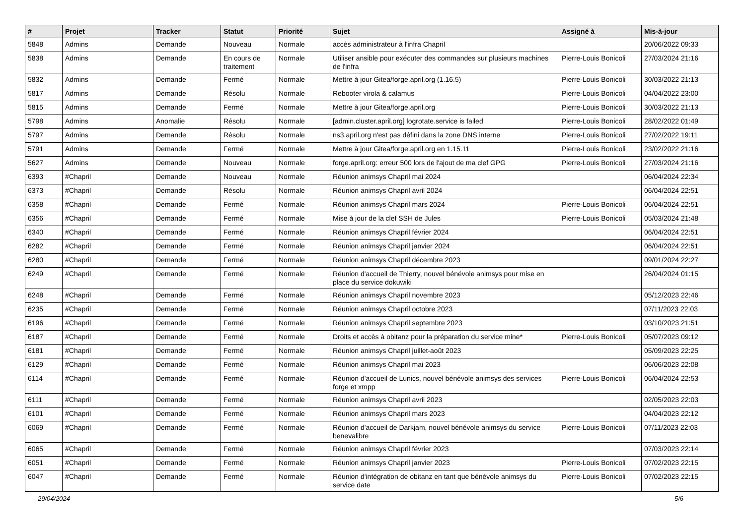| # | Projet | Tracker | Statut | Priorité | Sujet | Assigné à | Mis-à-jour |
| --- | --- | --- | --- | --- | --- | --- | --- |
| 5848 | Admins | Demande | Nouveau | Normale | accès administrateur à l'infra Chapril | | 20/06/2022 09:33 |
| 5838 | Admins | Demande | En cours de traitement | Normale | Utiliser ansible pour exécuter des commandes sur plusieurs machines de l'infra | Pierre-Louis Bonicoli | 27/03/2024 21:16 |
| 5832 | Admins | Demande | Fermé | Normale | Mettre à jour Gitea/forge.april.org (1.16.5) | Pierre-Louis Bonicoli | 30/03/2022 21:13 |
| 5817 | Admins | Demande | Résolu | Normale | Rebooter virola & calamus | Pierre-Louis Bonicoli | 04/04/2022 23:00 |
| 5815 | Admins | Demande | Fermé | Normale | Mettre à jour Gitea/forge.april.org | Pierre-Louis Bonicoli | 30/03/2022 21:13 |
| 5798 | Admins | Anomalie | Résolu | Normale | [admin.cluster.april.org] logrotate.service is failed | Pierre-Louis Bonicoli | 28/02/2022 01:49 |
| 5797 | Admins | Demande | Résolu | Normale | ns3.april.org n'est pas défini dans la zone DNS interne | Pierre-Louis Bonicoli | 27/02/2022 19:11 |
| 5791 | Admins | Demande | Fermé | Normale | Mettre à jour Gitea/forge.april.org en 1.15.11 | Pierre-Louis Bonicoli | 23/02/2022 21:16 |
| 5627 | Admins | Demande | Nouveau | Normale | forge.april.org: erreur 500 lors de l'ajout de ma clef GPG | Pierre-Louis Bonicoli | 27/03/2024 21:16 |
| 6393 | #Chapril | Demande | Nouveau | Normale | Réunion animsys Chapril mai 2024 | | 06/04/2024 22:34 |
| 6373 | #Chapril | Demande | Résolu | Normale | Réunion animsys Chapril avril 2024 | | 06/04/2024 22:51 |
| 6358 | #Chapril | Demande | Fermé | Normale | Réunion animsys Chapril mars 2024 | Pierre-Louis Bonicoli | 06/04/2024 22:51 |
| 6356 | #Chapril | Demande | Fermé | Normale | Mise à jour de la clef SSH de Jules | Pierre-Louis Bonicoli | 05/03/2024 21:48 |
| 6340 | #Chapril | Demande | Fermé | Normale | Réunion animsys Chapril février 2024 | | 06/04/2024 22:51 |
| 6282 | #Chapril | Demande | Fermé | Normale | Réunion animsys Chapril janvier 2024 | | 06/04/2024 22:51 |
| 6280 | #Chapril | Demande | Fermé | Normale | Réunion animsys Chapril décembre 2023 | | 09/01/2024 22:27 |
| 6249 | #Chapril | Demande | Fermé | Normale | Réunion d'accueil de Thierry, nouvel bénévole animsys pour mise en place du service dokuwiki | | 26/04/2024 01:15 |
| 6248 | #Chapril | Demande | Fermé | Normale | Réunion animsys Chapril novembre 2023 | | 05/12/2023 22:46 |
| 6235 | #Chapril | Demande | Fermé | Normale | Réunion animsys Chapril octobre 2023 | | 07/11/2023 22:03 |
| 6196 | #Chapril | Demande | Fermé | Normale | Réunion animsys Chapril septembre 2023 | | 03/10/2023 21:51 |
| 6187 | #Chapril | Demande | Fermé | Normale | Droits et accès à obitanz pour la préparation du service mine* | Pierre-Louis Bonicoli | 05/07/2023 09:12 |
| 6181 | #Chapril | Demande | Fermé | Normale | Réunion animsys Chapril juillet-août 2023 | | 05/09/2023 22:25 |
| 6129 | #Chapril | Demande | Fermé | Normale | Réunion animsys Chapril mai 2023 | | 06/06/2023 22:08 |
| 6114 | #Chapril | Demande | Fermé | Normale | Réunion d'accueil de Lunics, nouvel bénévole animsys des services forge et xmpp | Pierre-Louis Bonicoli | 06/04/2024 22:53 |
| 6111 | #Chapril | Demande | Fermé | Normale | Réunion animsys Chapril avril 2023 | | 02/05/2023 22:03 |
| 6101 | #Chapril | Demande | Fermé | Normale | Réunion animsys Chapril mars 2023 | | 04/04/2023 22:12 |
| 6069 | #Chapril | Demande | Fermé | Normale | Réunion d'accueil de Darkjam, nouvel bénévole animsys du service benevalibre | Pierre-Louis Bonicoli | 07/11/2023 22:03 |
| 6065 | #Chapril | Demande | Fermé | Normale | Réunion animsys Chapril février 2023 | | 07/03/2023 22:14 |
| 6051 | #Chapril | Demande | Fermé | Normale | Réunion animsys Chapril janvier 2023 | Pierre-Louis Bonicoli | 07/02/2023 22:15 |
| 6047 | #Chapril | Demande | Fermé | Normale | Réunion d'intégration de obitanz en tant que bénévole animsys du service date | Pierre-Louis Bonicoli | 07/02/2023 22:15 |
29/04/2024 5/6